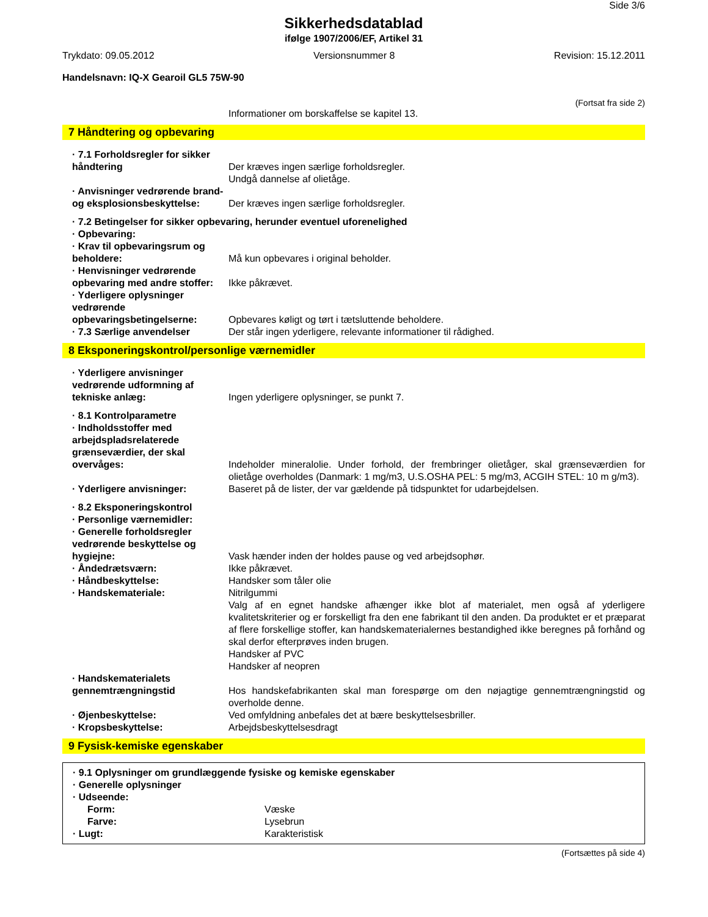Side 3/6
Sikkerhedsdatablad
ifølge 1907/2006/EF, Artikel 31
Trykdato: 09.05.2012 Versionsnummer 8 Revision: 15.12.2011
Handelsnavn: IQ-X Gearoil GL5 75W-90
(Fortsat fra side 2)
Informationer om borskaffelse se kapitel 13.
7 Håndtering og opbevaring
· 7.1 Forholdsregler for sikker håndtering
Der kræves ingen særlige forholdsregler.
Undgå dannelse af olietåge.
· Anvisninger vedrørende brand- og eksplosionsbeskyttelse:
Der kræves ingen særlige forholdsregler.
· 7.2 Betingelser for sikker opbevaring, herunder eventuel uforenelighed
· Opbevaring:
· Krav til opbevaringsrum og beholdere:
Må kun opbevares i original beholder.
· Henvisninger vedrørende opbevaring med andre stoffer:
Ikke påkrævet.
· Yderligere oplysninger vedrørende opbevaringsbetingelserne:
Opbevares køligt og tørt i tætsluttende beholdere.
· 7.3 Særlige anvendelser Der står ingen yderligere, relevante informationer til rådighed.
8 Eksponeringskontrol/personlige værnemidler
· Yderligere anvisninger vedrørende udformning af tekniske anlæg:
Ingen yderligere oplysninger, se punkt 7.
· 8.1 Kontrolparametre
· Indholdsstoffer med arbejdspladsrelaterede grænseværdier, der skal overvåges:
Indeholder mineralolie. Under forhold, der frembringer olietåger, skal grænseværdien for olietåge overholdes (Danmark: 1 mg/m3, U.S.OSHA PEL: 5 mg/m3, ACGIH STEL: 10 m g/m3).
· Yderligere anvisninger: Baseret på de lister, der var gældende på tidspunktet for udarbejdelsen.
· 8.2 Eksponeringskontrol
· Personlige værnemidler:
· Generelle forholdsregler vedrørende beskyttelse og hygiejne:
Vask hænder inden der holdes pause og ved arbejdsophør.
· Åndedrætsværn: Ikke påkrævet.
· Håndbeskyttelse: Handsker som tåler olie
· Handskemateriale: Nitrilgummi
Valg af en egnet handske afhænger ikke blot af materialet, men også af yderligere kvalitetskriterier og er forskelligt fra den ene fabrikant til den anden. Da produktet er et præparat af flere forskellige stoffer, kan handskematerialernes bestandighed ikke beregnes på forhånd og skal derfor efterprøves inden brugen.
Handsker af PVC
Handsker af neopren
· Handskematerialets gennemtrængningstid
Hos handskefabrikanten skal man forespørge om den nøjagtige gennemtrængningstid og overholde denne.
· Øjenbeskyttelse: Ved omfyldning anbefales det at bære beskyttelsesbriller.
· Kropsbeskyttelse: Arbejdsbeskyttelsesdragt
9 Fysisk-kemiske egenskaber
· 9.1 Oplysninger om grundlæggende fysiske og kemiske egenskaber
· Generelle oplysninger
· Udseende:
Form: Væske
Farve: Lysebrun
· Lugt: Karakteristisk
(Fortsættes på side 4)